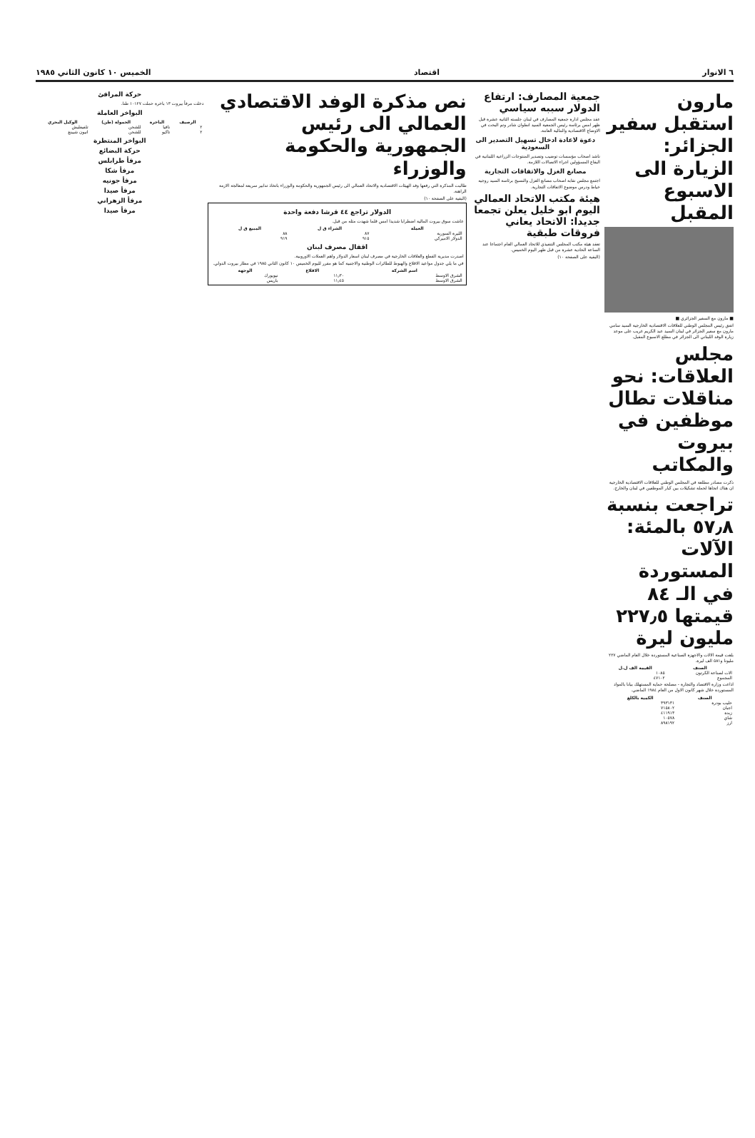٦ الانوار اقتصاد الخميس ١٠ كانون الثاني ١٩٨٥
مارون استقبل سفير الجزائر: الزيارة الى الاسبوع المقبل
■ مارون مع السفير الجزائري ■
اتفق رئيس المجلس الوطني للعلاقات الاقتصادية الخارجية السيد سامي مارون مع سفير الجزائر في لبنان السيد عبد الكريم غريب على موعد زيارة الوفد اللبناني الى الجزائر في مطلع الاسبوع المقبل.
مجلس العلاقات: نحو مناقلات تطال موظفين في بيروت والمكاتب
ذكرت مصادر مطلعة في المجلس الوطني للعلاقات الاقتصادية الخارجية ان هناك اتجاها لحملة تشكيلات بين كبار الموظفين في لبنان والخارج.
تراجعت بنسبة ٥٧٫٨ بالمئة: الآلات المستوردة في الـ ٨٤ قيمتها ٢٢٧٫٥ مليون ليرة
بلغت قيمة الالات والاجهزة الصناعية المستوردة خلال العام الماضي ٢٢٧ مليونا و٥٨١ الف ليرة.
| الصنف | القيمة الف ل.ل |
| --- | --- |
| الات لصناعة الكرتون | ١٠٨٥ |
| المجموع | ٤٧١٠٢ |
اذاعت وزارة الاقتصاد والتجارة - مصلحة حماية المستهلك بيانا بالمواد المستوردة خلال شهر كانون الاول من العام ١٩٨٤ الماضي.
| الصنف | الكمية بالكلغ |
| --- | --- |
| حليب بودرة | ٣٩٣١٣١ |
| اجبان | ٧١٥٨٠٢ |
| زبدة | ٤١١٩١٣ |
| شاي | ١٠٥٧٨ |
| ارز | ٨٩٨١٩٢ |
جمعية المصارف: ارتفاع الدولار سببه سياسي
عقد مجلس ادارة جمعية المصارف في لبنان جلسته الثانية عشرة قبل ظهر امس برئاسة رئيس الجمعية السيد انطوان شادر وتم البحث في الاوضاع الاقتصادية والمالية العامة.
دعوة لاعادة ادخال تسهيل التصدير الى السعودية
ناشد اصحاب مؤسسات توضيب وتصدير المنتوجات الزراعية اللبنانية في البقاع المسؤولين اجراء الاتصالات اللازمة.
مصانع الغزل والاتفاقات التجارية
اجتمع مجلس نقابة اصحاب مصانع الغزل والنسيج برئاسة السيد روجيه خياط ودرس موضوع الاتفاقات التجارية.
هيئة مكتب الاتحاد العمالي اليوم ابو خليل يعلن تجمعا جديدا: الاتحاد يعاني فروقات طبقية
تعقد هيئة مكتب المجلس التنفيذي للاتحاد العمالي العام اجتماعا عند الساعة الحادية عشرة من قبل ظهر اليوم الخميس.
(البقية على الصفحة ١٠)
نص مذكرة الوفد الاقتصادي العمالي الى رئيس الجمهورية والحكومة والوزراء
طالبت المذكرة التي رفعها وفد الهيئات الاقتصادية والاتحاد العمالي الى رئيس الجمهورية والحكومة والوزراء باتخاذ تدابير سريعة لمعالجة الازمة الراهنة.
(البقية على الصفحة ١٠)
الدولار تراجع ٤٤ قرشا دفعة واحدة
عاشت سوق بيروت المالية اضطرابا شديدا امس قلما شهدت مثله من قبل.
| العملة | الشراء ق ل | المبيع ق ل |
| --- | --- | --- |
| الليرة السورية | ٨٧ | ٨٨ |
| الدولار الاميركي | ٩١٥ | ٩١٩ |
اقفال مصرف لبنان
اصدرت مديرية القطع والعلاقات الخارجية في مصرف لبنان اسعار الدولار واهم العملات الاوروبية.
في ما يلي جدول مواعيد الاقلاع والهبوط للطائرات الوطنية والاجنبية كما هو مقرر لليوم الخميس ١٠ كانون الثاني ١٩٨٥ في مطار بيروت الدولي.
| اسم الشركة | الاقلاع | الوجهة |
| --- | --- | --- |
| الشرق الاوسط | ١١٫٣٠ | نيويورك |
| الشرق الاوسط | ١١٫٤٥ | باريس |
حركة المرافئ
دخلت مرفأ بيروت ١٣ باخرة حملت ١٠١٢٧ طنا.
البواخر العاملة
| الرصيف | الباخرة | الحمولة (طن) | الوكيل البحري |
| --- | --- | --- | --- |
| ٢ | نافيا | للشحن | تلفيفليش |
| ٢ | تاكيو | للشحن | انيون شيبنغ |
البواخر المنتظرة
حركة البضائع
مرفأ طرابلس
مرفأ شكا
مرفأ جونيه
مرفأ صيدا
مرفأ الزهراني
مرفأ صيدا